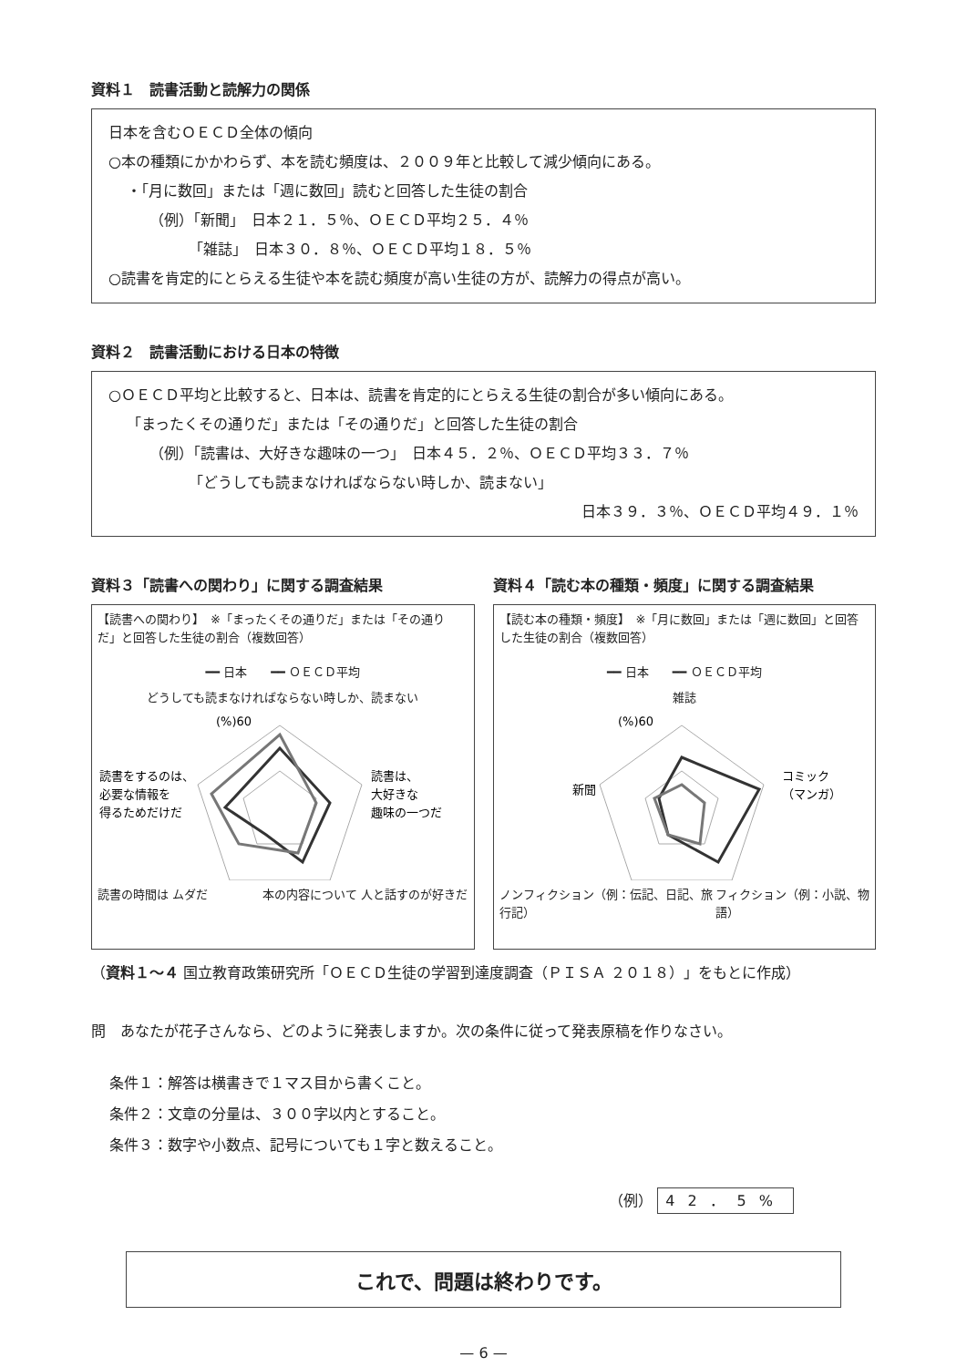資料１　読書活動と読解力の関係
日本を含むＯＥＣＤ全体の傾向
○本の種類にかかわらず、本を読む頻度は、２００９年と比較して減少傾向にある。
・「月に数回」または「週に数回」読むと回答した生徒の割合
（例）「新聞」　日本２１．５％、ＯＥＣＤ平均２５．４％
「雑誌」　日本３０．８％、ＯＥＣＤ平均１８．５％
○読書を肯定的にとらえる生徒や本を読む頻度が高い生徒の方が、読解力の得点が高い。
資料２　読書活動における日本の特徴
○ＯＥＣＤ平均と比較すると、日本は、読書を肯定的にとらえる生徒の割合が多い傾向にある。
「まったくその通りだ」または「その通りだ」と回答した生徒の割合
（例）「読書は、大好きな趣味の一つ」　日本４５．２％、ＯＥＣＤ平均３３．７％
「どうしても読まなければならない時しか、読まない」
日本３９．３％、ＯＥＣＤ平均４９．１％
資料３「読書への関わり」に関する調査結果
【読書への関わり】　※「まったくその通りだ」または「その通りだ」と回答した生徒の割合（複数回答）
━━ 日本　　━━ ＯＥＣＤ平均
どうしても読まなければならない時しか、読まない
(%)60
読書をするのは、
必要な情報を
得るためだけだ
読書は、
大好きな
趣味の一つだ
読書の時間は ムダだ 本の内容について 人と話すのが好きだ
資料４「読む本の種類・頻度」に関する調査結果
【読む本の種類・頻度】　※「月に数回」または「週に数回」と回答した生徒の割合（複数回答）
━━ 日本　　━━ ＯＥＣＤ平均
雑誌
(%)60
新聞
コミック
（マンガ）
ノンフィクション（例：伝記、日記、旅行記） フィクション（例：小説、物語）
（資料１～４ 国立教育政策研究所「ＯＥＣＤ生徒の学習到達度調査（ＰＩＳＡ ２０１８）」をもとに作成）
問　あなたが花子さんなら、どのように発表しますか。次の条件に従って発表原稿を作りなさい。
条件１：解答は横書きで１マス目から書くこと。
条件２：文章の分量は、３００字以内とすること。
条件３：数字や小数点、記号についても１字と数えること。
（例） 42．5%
これで、問題は終わりです。
— 6 —